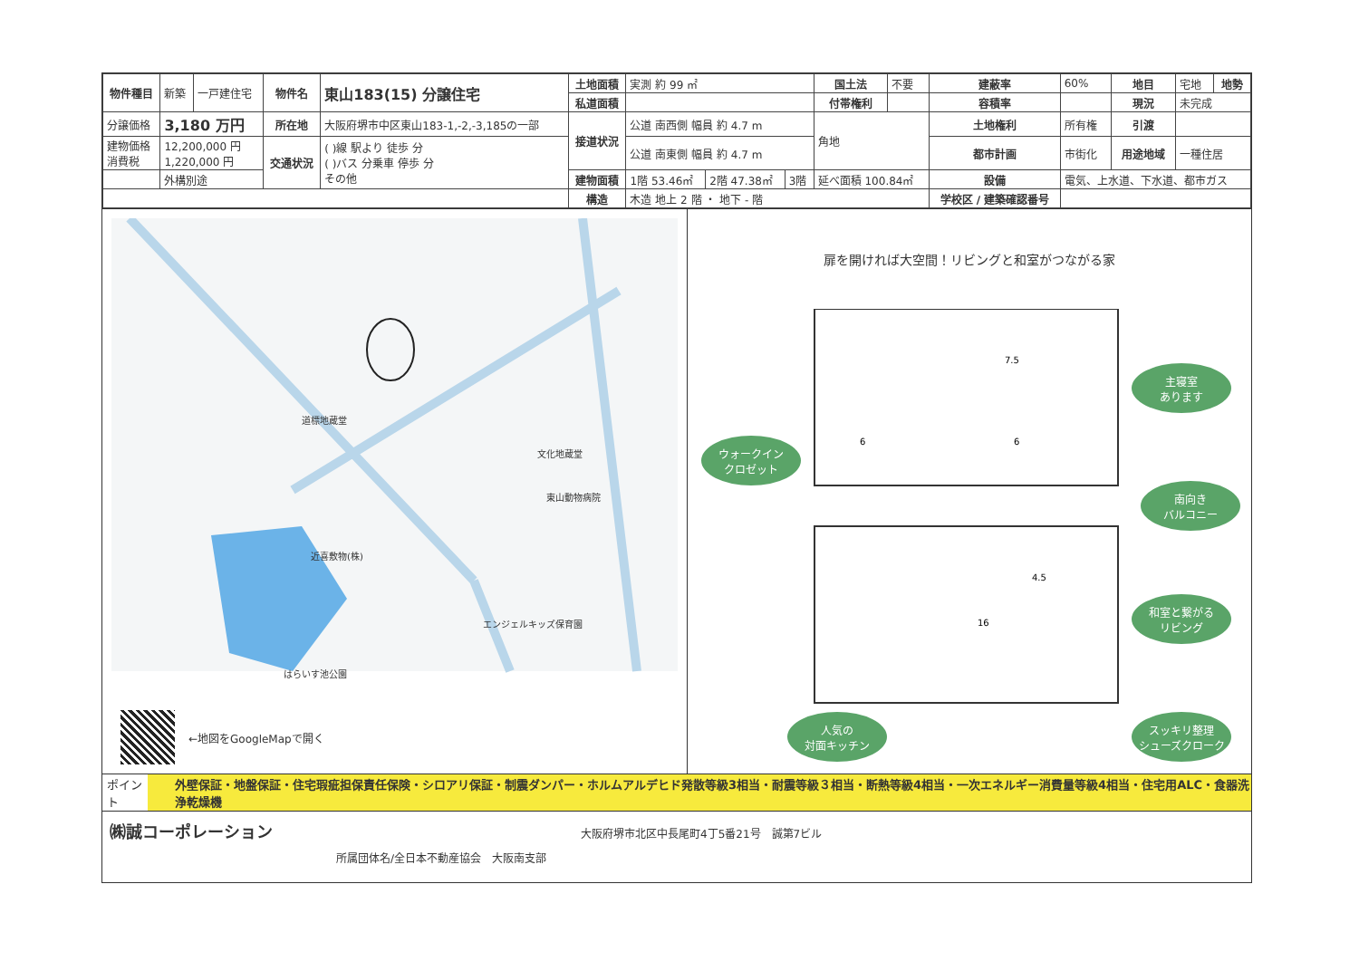| 物件種目 | 新築 | 一戸建住宅 | 物件名 | 東山183(15) 分譲住宅 | 土地面積 | 実測 約 99 ㎡ | | | 国土法 | 不要 | 建蔽率 | 60% | 地目 | 宅地 | 地勢 |
| | | | | | 私道面積 | | | | 付帯権利 | | 容積率 | | 現況 | 未完成 | |
| 分譲価格 | 3,180 万円 | | 所在地 | 大阪府堺市中区東山183-1,-2,-3,185の一部 | 接道状況 | 公道 南西側 幅員 約 4.7 m | | | 角地 | | 土地権利 | 所有権 | 引渡 | | |
| 建物価格 消費税 | 12,200,000 円 1,220,000 円 | | 交通状況 | ( )線 駅より 徒歩 分 ( )バス 分乗車 停歩 分 その他 | | 公道 南東側 幅員 約 4.7 m | | | | | 都市計画 | 市街化 | 用途地域 | 一種住居 | |
| | 外構別途 | | | | 建物面積 | 1階 53.46㎡ | 2階 47.38㎡ | 3階 | 延べ面積 100.84㎡ | | 設備 | 電気、上水道、下水道、都市ガス | | | |
| | | | | | 構造 | 木造 地上 2 階 ・ 地下 - 階 | | | | | 学校区 / 建築確認番号 | | | | |
道標地蔵堂
文化地蔵堂
東山動物病院
近喜敷物(株)
エンジェルキッズ保育園
はらいす池公園
←地図をGoogleMapで開く
扉を開ければ大空間！リビングと和室がつながる家
7.5
6
6
4.5
16
主寝室
あります
ウォークイン
クロゼット
南向き
バルコニー
和室と繋がる
リビング
人気の
対面キッチン
スッキリ整理
シューズクローク
ポイント
外壁保証・地盤保証・住宅瑕疵担保責任保険・シロアリ保証・制震ダンパー・ホルムアルデヒド発散等級3相当・耐震等級３相当・断熱等級4相当・一次エネルギー消費量等級4相当・住宅用ALC・食器洗浄乾燥機
㈱誠コーポレーション 大阪府堺市北区中長尾町4丁5番21号　誠第7ビル
所属団体名/全日本不動産協会　大阪南支部